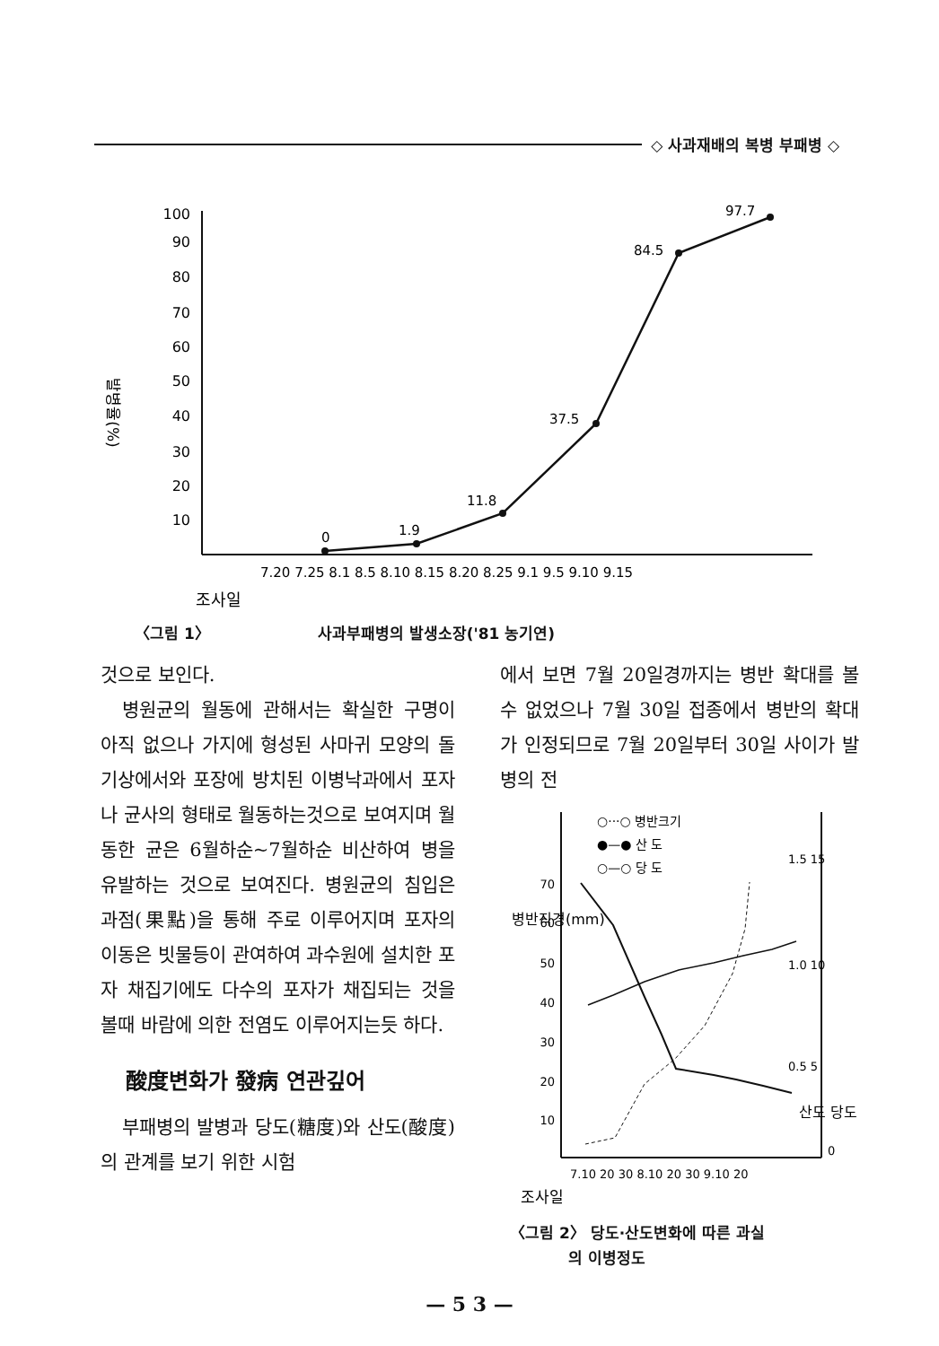◇ 사과재배의 복병 부패병 ◇
발병율(%)
100
90
80
70
60
50
40
30
20
10
0
1.9
11.8
37.5
84.5
97.7
7.20 7.25 8.1 8.5 8.10 8.15 8.20 8.25 9.1 9.5 9.10 9.15
조사일
〈그림 1〉 사과부패병의 발생소장('81 농기연)
것으로 보인다.
병원균의 월동에 관해서는 확실한 구명이 아직 없으나 가지에 형성된 사마귀 모양의 돌기상에서와 포장에 방치된 이병낙과에서 포자나 균사의 형태로 월동하는것으로 보여지며 월동한 균은 6월하순~7월하순 비산하여 병을 유발하는 것으로 보여진다. 병원균의 침입은 과점(果點)을 통해 주로 이루어지며 포자의 이동은 빗물등이 관여하여 과수원에 설치한 포자 채집기에도 다수의 포자가 채집되는 것을 볼때 바람에 의한 전염도 이루어지는듯 하다.
酸度변화가 發病 연관깊어
부패병의 발병과 당도(糖度)와 산도(酸度)의 관계를 보기 위한 시험
에서 보면 7월 20일경까지는 병반 확대를 볼 수 없었으나 7월 30일 접종에서 병반의 확대가 인정되므로 7월 20일부터 30일 사이가 발병의 전
○···○ 병반크기
●—● 산 도
○—○ 당 도
70
60
50
40
30
20
10
1.5 15
1.0 10
0.5 5
0
병반직경(mm)
산도 당도
7.10 20 30 8.10 20 30 9.10 20
조사일
〈그림 2〉 당도·산도변화에 따른 과실
의 이병정도
— 5 3 —